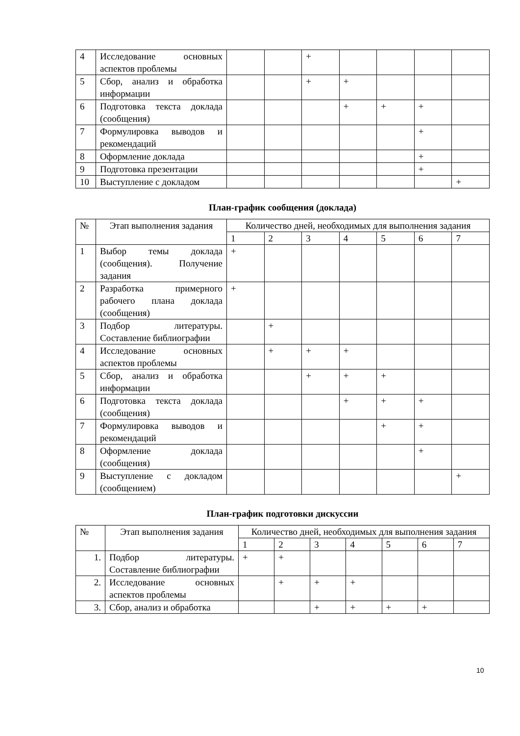| 4 | Исследование основных аспектов проблемы | | | + | | | | |
| 5 | Сбор, анализ и обработка информации | | | + | + | | | |
| 6 | Подготовка текста доклада (сообщения) | | | | + | + | + | |
| 7 | Формулировка выводов и рекомендаций | | | | | | + | |
| 8 | Оформление доклада | | | | | | + | |
| 9 | Подготовка презентации | | | | | | + | |
| 10 | Выступление с докладом | | | | | | | + |
План-график сообщения (доклада)
| № | Этап выполнения задания | Количество дней, необходимых для выполнения задания | | | | | | |
| --- | --- | --- | --- | --- | --- | --- | --- | --- |
| | | 1 | 2 | 3 | 4 | 5 | 6 | 7 |
| 1 | Выбор темы доклада (сообщения). Получение задания | + | | | | | | |
| 2 | Разработка примерного рабочего плана доклада (сообщения) | + | | | | | | |
| 3 | Подбор литературы. Составление библиографии | | + | | | | | |
| 4 | Исследование основных аспектов проблемы | | + | + | + | | | |
| 5 | Сбор, анализ и обработка информации | | | + | + | + | | |
| 6 | Подготовка текста доклада (сообщения) | | | | + | + | + | |
| 7 | Формулировка выводов и рекомендаций | | | | | + | + | |
| 8 | Оформление доклада (сообщения) | | | | | | + | |
| 9 | Выступление с докладом (сообщением) | | | | | | | + |
План-график подготовки дискуссии
| № | Этап выполнения задания | Количество дней, необходимых для выполнения задания | | | | | | |
| --- | --- | --- | --- | --- | --- | --- | --- | --- |
| | | 1 | 2 | 3 | 4 | 5 | 6 | 7 |
| 1. | Подбор литературы. Составление библиографии | + | + | | | | | |
| 2. | Исследование основных аспектов проблемы | | + | + | + | | | |
| 3. | Сбор, анализ и обработка | | | + | + | + | + | |
10